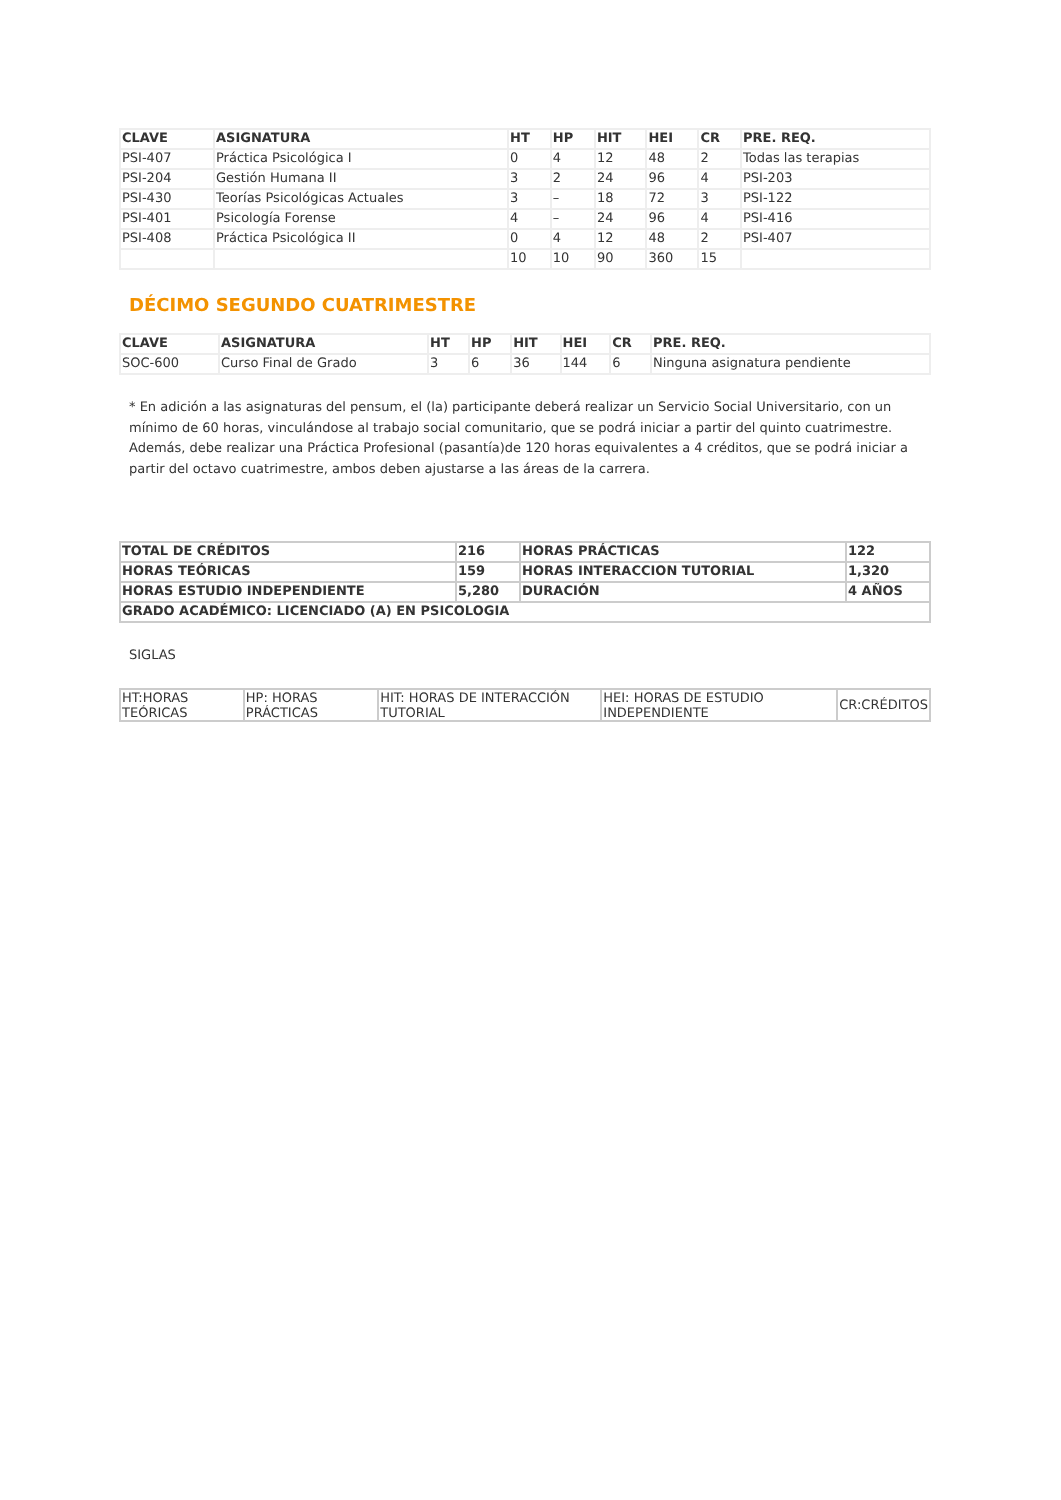| CLAVE | ASIGNATURA | HT | HP | HIT | HEI | CR | PRE. REQ. |
| --- | --- | --- | --- | --- | --- | --- | --- |
| PSI-407 | Práctica Psicológica I | 0 | 4 | 12 | 48 | 2 | Todas las terapias |
| PSI-204 | Gestión Humana II | 3 | 2 | 24 | 96 | 4 | PSI-203 |
| PSI-430 | Teorías Psicológicas Actuales | 3 | – | 18 | 72 | 3 | PSI-122 |
| PSI-401 | Psicología Forense | 4 | – | 24 | 96 | 4 | PSI-416 |
| PSI-408 | Práctica Psicológica II | 0 | 4 | 12 | 48 | 2 | PSI-407 |
| | | 10 | 10 | 90 | 360 | 15 | |
DÉCIMO SEGUNDO CUATRIMESTRE
| CLAVE | ASIGNATURA | HT | HP | HIT | HEI | CR | PRE. REQ. |
| --- | --- | --- | --- | --- | --- | --- | --- |
| SOC-600 | Curso Final de Grado | 3 | 6 | 36 | 144 | 6 | Ninguna asignatura pendiente |
* En adición a las asignaturas del pensum, el (la) participante deberá realizar un Servicio Social Universitario, con un mínimo de 60 horas, vinculándose al trabajo social comunitario, que se podrá iniciar a partir del quinto cuatrimestre. Además, debe realizar una Práctica Profesional (pasantía)de 120 horas equivalentes a 4 créditos, que se podrá iniciar a partir del octavo cuatrimestre, ambos deben ajustarse a las áreas de la carrera.
| TOTAL DE CRÉDITOS | 216 | HORAS PRÁCTICAS | 122 |
| HORAS TEÓRICAS | 159 | HORAS INTERACCION TUTORIAL | 1,320 |
| HORAS ESTUDIO INDEPENDIENTE | 5,280 | DURACIÓN | 4 AÑOS |
| GRADO ACADÉMICO: LICENCIADO (A) EN PSICOLOGIA | | | |
SIGLAS
| HT:HORAS TEÓRICAS | HP: HORAS PRÁCTICAS | HIT: HORAS DE INTERACCIÓN TUTORIAL | HEI: HORAS DE ESTUDIO INDEPENDIENTE | CR:CRÉDITOS |